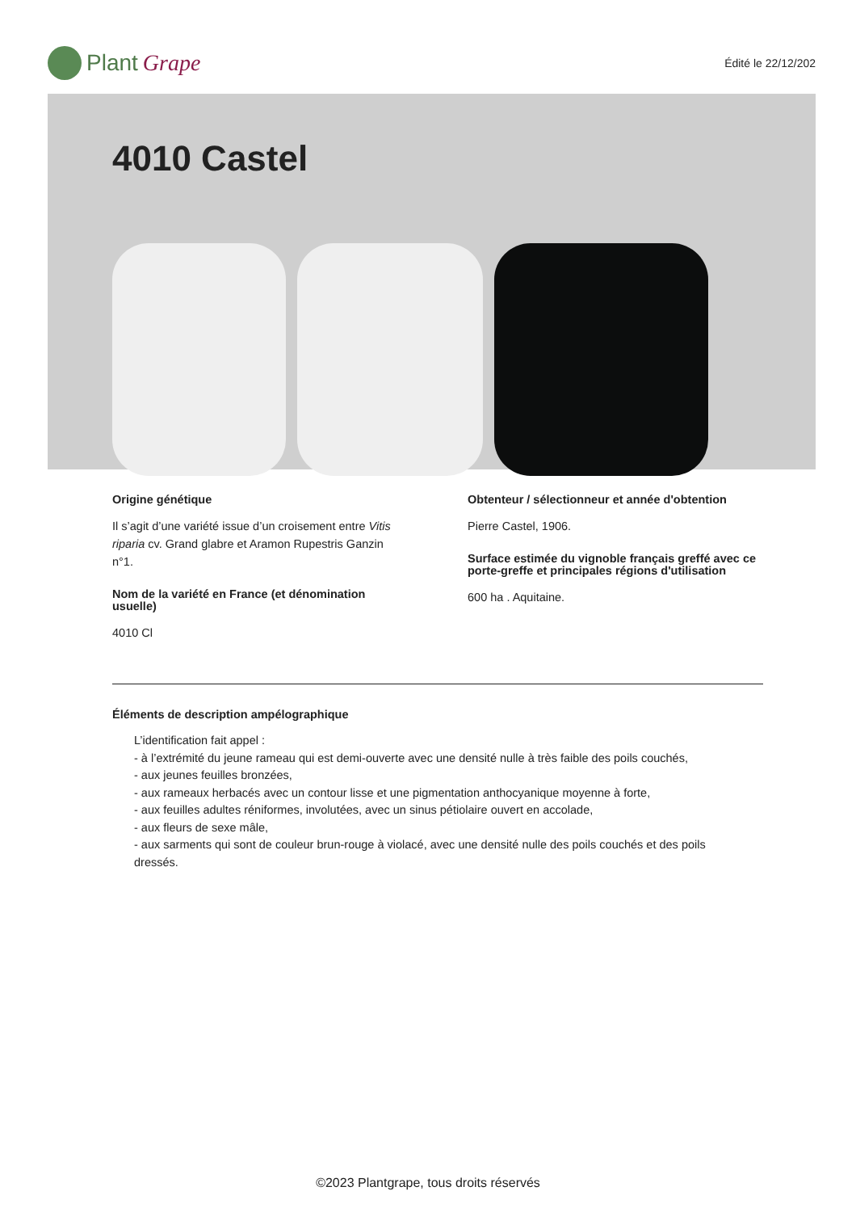Plant Grape
Édité le 22/12/202
4010 Castel
Origine génétique
Il s’agit d’une variété issue d’un croisement entre Vitis riparia cv. Grand glabre et Aramon Rupestris Ganzin n°1.
Nom de la variété en France (et dénomination usuelle)
4010 Cl
Obtenteur / sélectionneur et année d'obtention
Pierre Castel, 1906.
Surface estimée du vignoble français greffé avec ce porte-greffe et principales régions d'utilisation
600 ha . Aquitaine.
Éléments de description ampélographique
L’identification fait appel :
- à l’extrémité du jeune rameau qui est demi-ouverte avec une densité nulle à très faible des poils couchés,
- aux jeunes feuilles bronzées,
- aux rameaux herbacés avec un contour lisse et une pigmentation anthocyanique moyenne à forte,
- aux feuilles adultes réniformes, involutées, avec un sinus pétiolaire ouvert en accolade,
- aux fleurs de sexe mâle,
- aux sarments qui sont de couleur brun-rouge à violacé, avec une densité nulle des poils couchés et des poils dressés.
©2023 Plantgrape, tous droits réservés